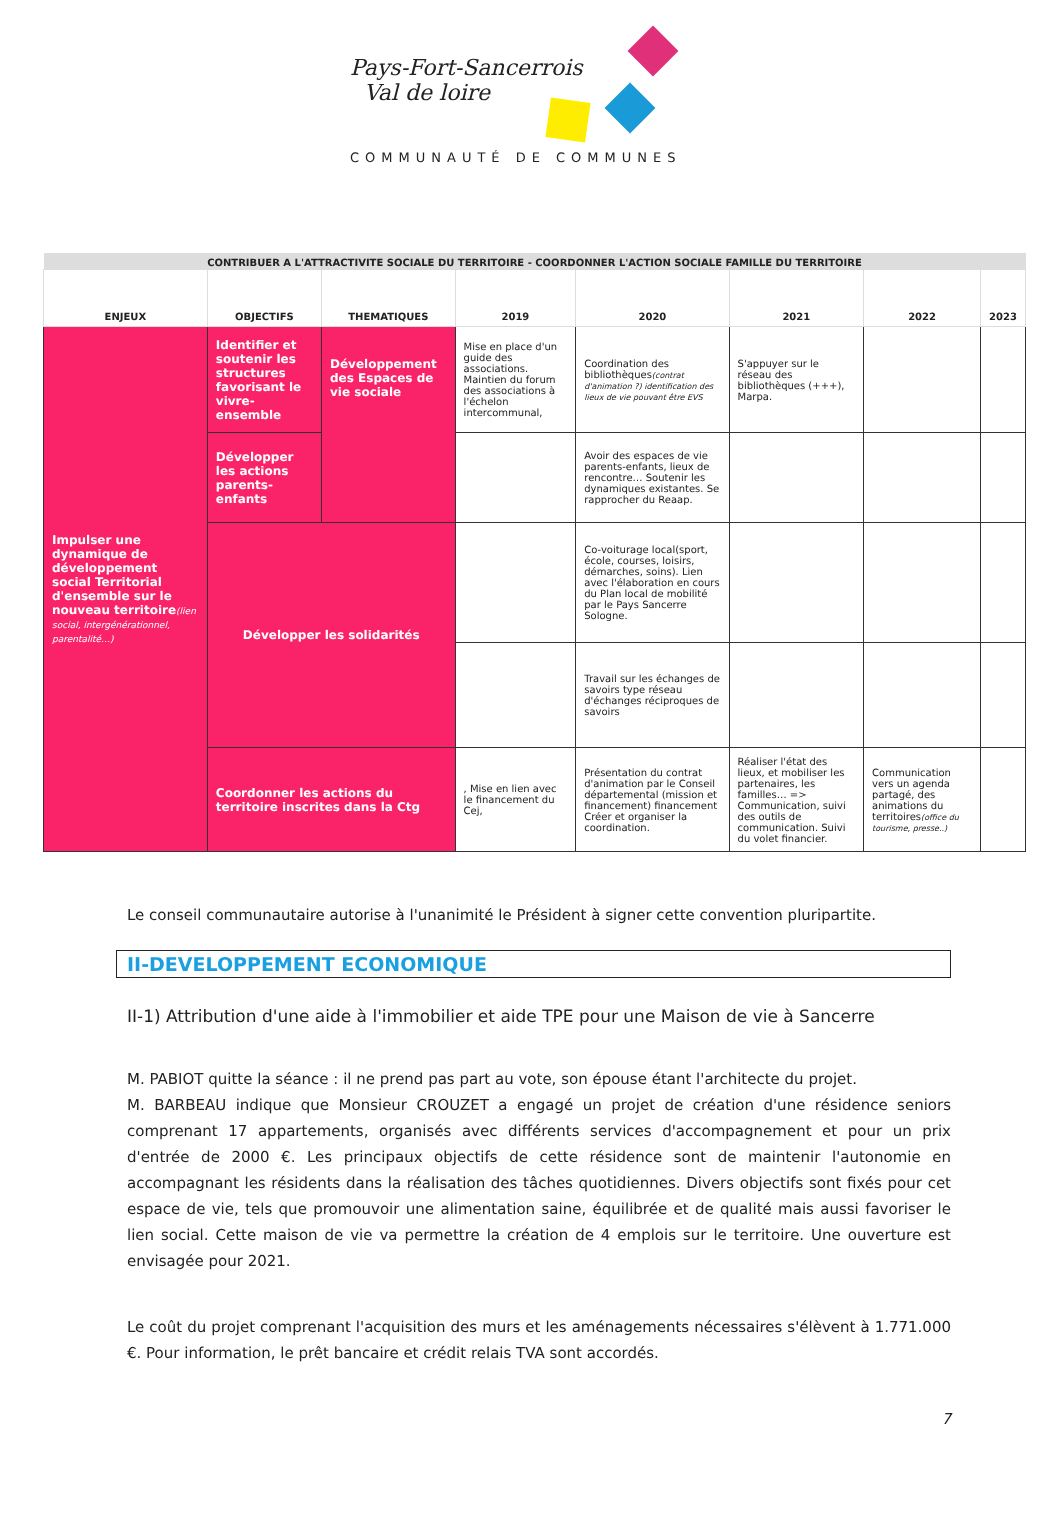Pays-Fort-Sancerrois
Val de loire
COMMUNAUTÉ DE COMMUNES
| CONTRIBUER A L'ATTRACTIVITE SOCIALE DU TERRITOIRE - COORDONNER L'ACTION SOCIALE FAMILLE DU TERRITOIRE | | | | | | | |
| --- | --- | --- | --- | --- | --- | --- | --- |
| ENJEUX | OBJECTIFS | THEMATIQUES | 2019 | 2020 | 2021 | 2022 | 2023 |
| Impulser une dynamique de développement social Territorial d'ensemble sur le nouveau territoire (lien social, intergénérationnel, parentalité…) | Identifier et soutenir les structures favorisant le vivre-ensemble | Développement des Espaces de vie sociale | Mise en place d'un guide des associations. Maintien du forum des associations à l'échelon intercommunal, | Coordination des bibliothèques (contrat d'animation ?) identification des lieux de vie pouvant être EVS | S'appuyer sur le réseau des bibliothèques (+++), Marpa. | | |
| | Développer les actions parents-enfants | | | Avoir des espaces de vie parents-enfants, lieux de rencontre… Soutenir les dynamiques existantes. Se rapprocher du Reaap. | | | |
| | Développer les solidarités | | | Co-voiturage local(sport, école, courses, loisirs, démarches, soins). Lien avec l'élaboration en cours du Plan local de mobilité par le Pays Sancerre Sologne. | | | |
| | | | | Travail sur les échanges de savoirs type réseau d'échanges réciproques de savoirs | | | |
| | Coordonner les actions du territoire inscrites dans la Ctg | | , Mise en lien avec le financement du Cej, | Présentation du contrat d'animation par le Conseil départemental (mission et financement) financement Créer et organiser la coordination. | Réaliser l'état des lieux, et mobiliser les partenaires, les familles… => Communication, suivi des outils de communication. Suivi du volet financier. | Communication vers un agenda partagé, des animations du territoires (office du tourisme, presse..) | |
Le conseil communautaire autorise à l'unanimité le Président à signer cette convention pluripartite.
II-DEVELOPPEMENT ECONOMIQUE
II-1) Attribution d'une aide à l'immobilier et aide TPE pour une Maison de vie à Sancerre
M. PABIOT quitte la séance : il ne prend pas part au vote, son épouse étant l'architecte du projet.
M. BARBEAU indique que Monsieur CROUZET a engagé un projet de création d'une résidence seniors comprenant 17 appartements, organisés avec différents services d'accompagnement et pour un prix d'entrée de 2000 €. Les principaux objectifs de cette résidence sont de maintenir l'autonomie en accompagnant les résidents dans la réalisation des tâches quotidiennes. Divers objectifs sont fixés pour cet espace de vie, tels que promouvoir une alimentation saine, équilibrée et de qualité mais aussi favoriser le lien social. Cette maison de vie va permettre la création de 4 emplois sur le territoire. Une ouverture est envisagée pour 2021.
Le coût du projet comprenant l'acquisition des murs et les aménagements nécessaires s'élèvent à 1.771.000 €. Pour information, le prêt bancaire et crédit relais TVA sont accordés.
7